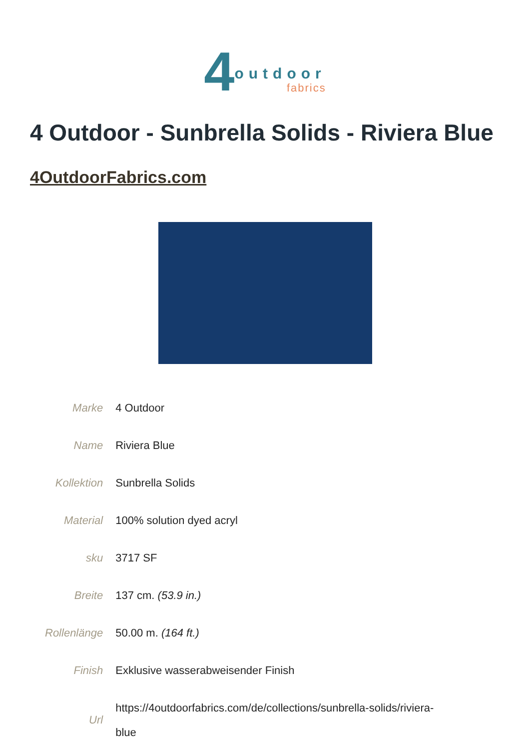4 outdoor
fabrics
4 Outdoor - Sunbrella Solids - Riviera Blue
4OutdoorFabrics.com
| Marke | 4 Outdoor |
| Name | Riviera Blue |
| Kollektion | Sunbrella Solids |
| Material | 100% solution dyed acryl |
| sku | 3717 SF |
| Breite | 137 cm. (53.9 in.) |
| Rollenlänge | 50.00 m. (164 ft.) |
| Finish | Exklusive wasserabweisender Finish |
| Url | https://4outdoorfabrics.com/de/collections/sunbrella-solids/riviera- blue |